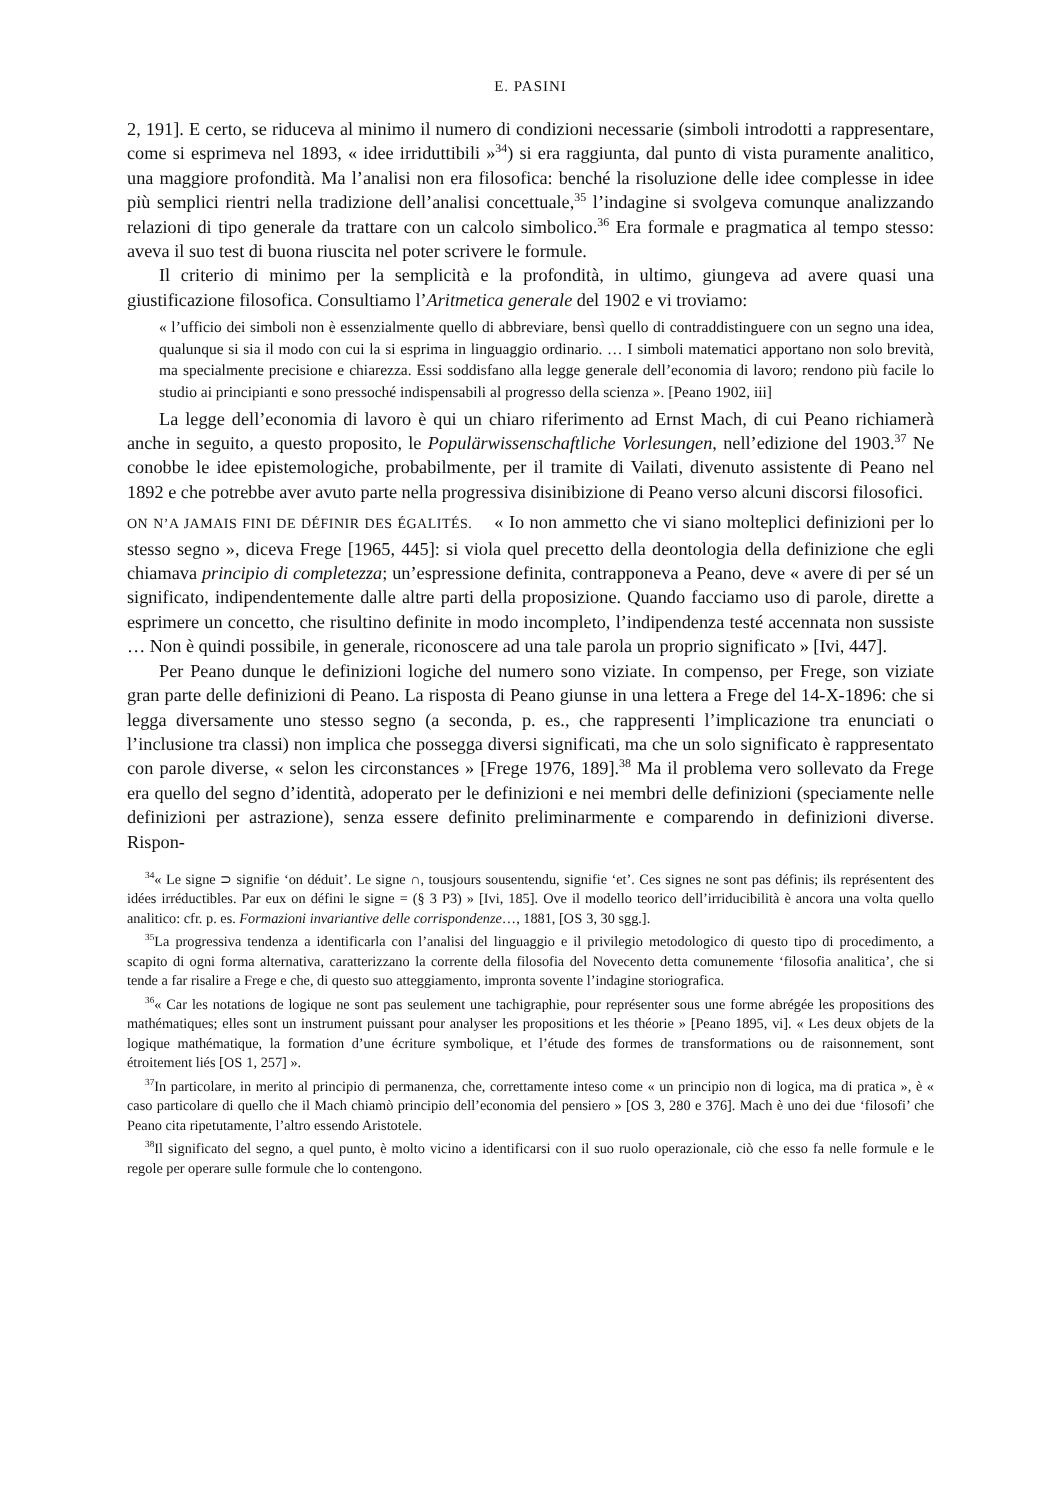E. PASINI
2, 191]. E certo, se riduceva al minimo il numero di condizioni necessarie (simboli introdotti a rappresentare, come si esprimeva nel 1893, « idee irriduttibili »<sup>34</sup>) si era raggiunta, dal punto di vista puramente analitico, una maggiore profondità. Ma l’analisi non era filosofica: benché la risoluzione delle idee complesse in idee più semplici rientri nella tradizione dell’analisi concettuale,<sup>35</sup> l’indagine si svolgeva comunque analizzando relazioni di tipo generale da trattare con un calcolo simbolico.<sup>36</sup> Era formale e pragmatica al tempo stesso: aveva il suo test di buona riuscita nel poter scrivere le formule.
Il criterio di minimo per la semplicità e la profondità, in ultimo, giungeva ad avere quasi una giustificazione filosofica. Consultiamo l’Aritmetica generale del 1902 e vi troviamo:
« l’ufficio dei simboli non è essenzialmente quello di abbreviare, bensì quello di contraddistinguere con un segno una idea, qualunque si sia il modo con cui la si esprima in linguaggio ordinario. … I simboli matematici apportano non solo brevità, ma specialmente precisione e chiarezza. Essi soddisfano alla legge generale dell’economia di lavoro; rendono più facile lo studio ai principianti e sono pressoché indispensabili al progresso della scienza ». [Peano 1902, iii]
La legge dell’economia di lavoro è qui un chiaro riferimento ad Ernst Mach, di cui Peano richiamerà anche in seguito, a questo proposito, le Populärwissenschaftliche Vorlesungen, nell’edizione del 1903.<sup>37</sup> Ne conobbe le idee epistemologiche, probabilmente, per il tramite di Vailati, divenuto assistente di Peano nel 1892 e che potrebbe aver avuto parte nella progressiva disinibizione di Peano verso alcuni discorsi filosofici.
ON N’A JAMAIS FINI DE DÉFINIR DES ÉGALITÉS. « Io non ammetto che vi siano molteplici definizioni per lo stesso segno », diceva Frege [1965, 445]: si viola quel precetto della deontologia della definizione che egli chiamava principio di completezza; un’espressione definita, contrapponeva a Peano, deve « avere di per sé un significato, indipendentemente dalle altre parti della proposizione. Quando facciamo uso di parole, dirette a esprimere un concetto, che risultino definite in modo incompleto, l’indipendenza testé accennata non sussiste … Non è quindi possibile, in generale, riconoscere ad una tale parola un proprio significato » [Ivi, 447].
Per Peano dunque le definizioni logiche del numero sono viziate. In compenso, per Frege, son viziate gran parte delle definizioni di Peano. La risposta di Peano giunse in una lettera a Frege del 14-X-1896: che si legga diversamente uno stesso segno (a seconda, p. es., che rappresenti l’implicazione tra enunciati o l’inclusione tra classi) non implica che possegga diversi significati, ma che un solo significato è rappresentato con parole diverse, « selon les circonstances » [Frege 1976, 189].<sup>38</sup> Ma il problema vero sollevato da Frege era quello del segno d’identità, adoperato per le definizioni e nei membri delle definizioni (speciamente nelle definizioni per astrazione), senza essere definito preliminarmente e comparendo in definizioni diverse. Rispon-
<sup>34</sup> « Le signe ⊃ signifie ‘on déduit’. Le signe ∩, tousjours sousentendu, signifie ‘et’. Ces signes ne sont pas définis; ils représentent des idées irréductibles. Par eux on défini le signe = (§ 3 P3) » [Ivi, 185]. Ove il modello teorico dell’irriducibilità è ancora una volta quello analitico: cfr. p. es. Formazioni invariantive delle corrispondenze…, 1881, [OS 3, 30 sgg.].
<sup>35</sup> La progressiva tendenza a identificarla con l’analisi del linguaggio e il privilegio metodologico di questo tipo di procedimento, a scapito di ogni forma alternativa, caratterizzano la corrente della filosofia del Novecento detta comunemente ‘filosofia analitica’, che si tende a far risalire a Frege e che, di questo suo atteggiamento, impronta sovente l’indagine storiografica.
<sup>36</sup> « Car les notations de logique ne sont pas seulement une tachigraphie, pour représenter sous une forme abrégée les propositions des mathématiques; elles sont un instrument puissant pour analyser les propositions et les théorie » [Peano 1895, vi]. « Les deux objets de la logique mathématique, la formation d’une écriture symbolique, et l’étude des formes de transformations ou de raisonnement, sont étroitement liés [OS 1, 257] ».
<sup>37</sup> In particolare, in merito al principio di permanenza, che, correttamente inteso come « un principio non di logica, ma di pratica », è « caso particolare di quello che il Mach chiamò principio dell’economia del pensiero » [OS 3, 280 e 376]. Mach è uno dei due ‘filosofi’ che Peano cita ripetutamente, l’altro essendo Aristotele.
<sup>38</sup> Il significato del segno, a quel punto, è molto vicino a identificarsi con il suo ruolo operazionale, ciò che esso fa nelle formule e le regole per operare sulle formule che lo contengono.